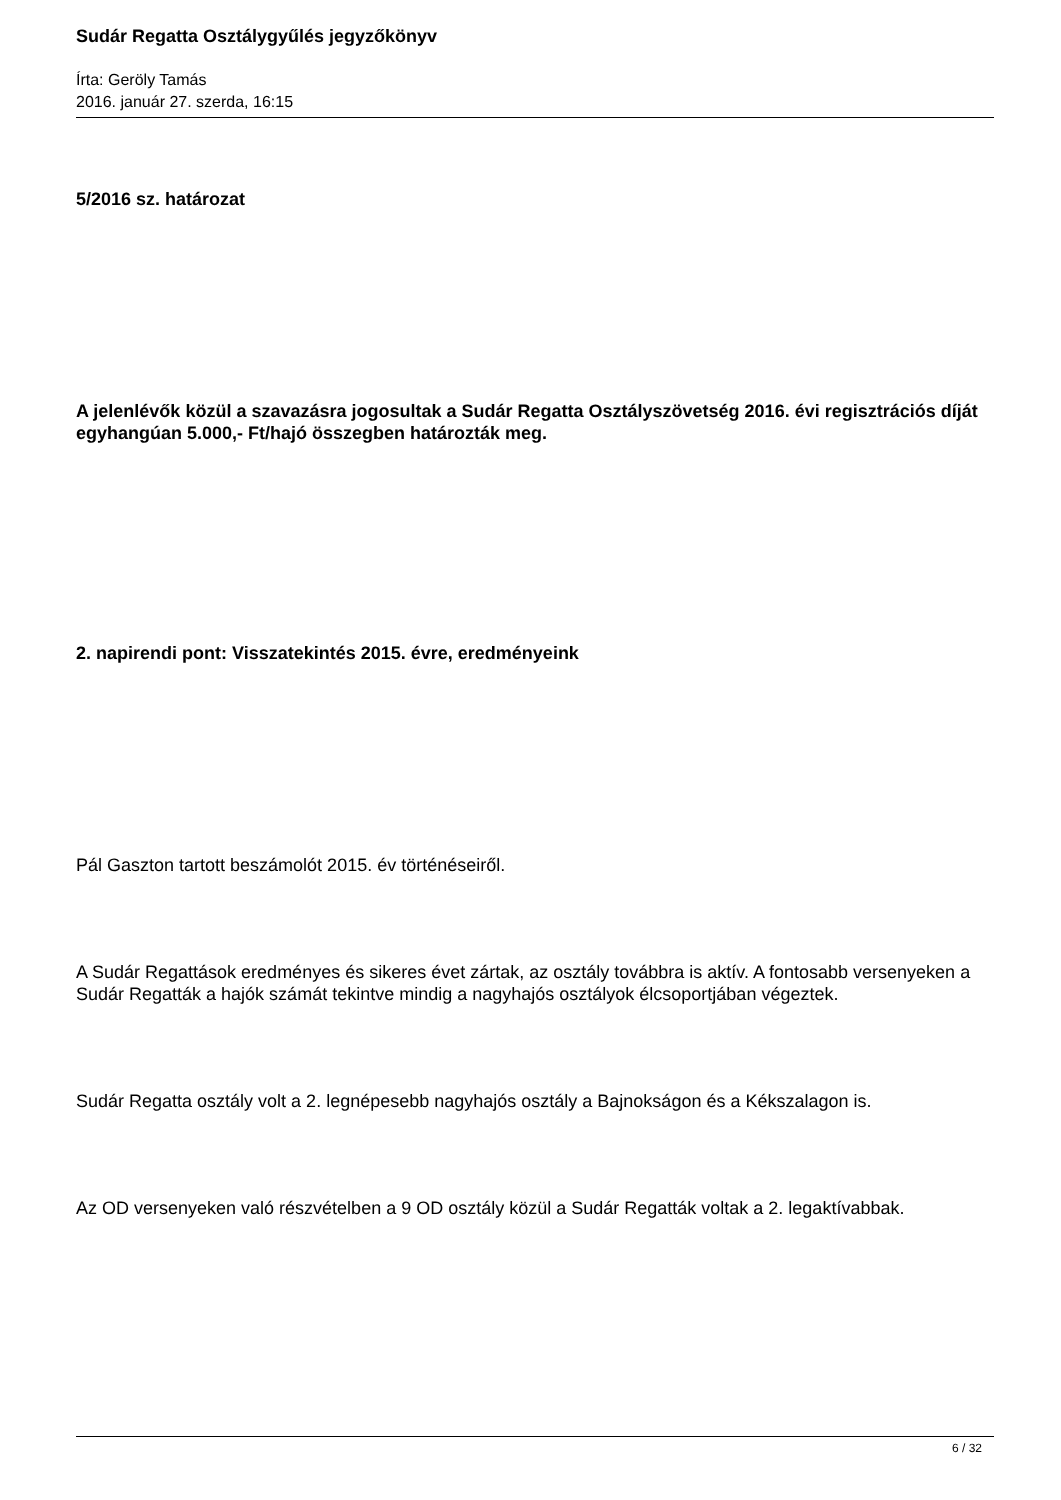Sudár Regatta Osztálygyűlés jegyzőkönyv
Írta: Geröly Tamás
2016. január 27. szerda, 16:15
5/2016 sz. határozat
A jelenlévők közül a szavazásra jogosultak a Sudár Regatta Osztályszövetség 2016. évi regisztrációs díját egyhangúan 5.000,- Ft/hajó összegben határozták meg.
2. napirendi pont: Visszatekintés 2015. évre, eredményeink
Pál Gaszton tartott beszámolót 2015. év történéseiről.
A Sudár Regattások eredményes és sikeres évet zártak, az osztály továbbra is aktív. A fontosabb versenyeken a Sudár Regatták a hajók számát tekintve mindig a nagyhajós osztályok élcsoportjában végeztek.
Sudár Regatta osztály volt a 2. legnépesebb nagyhajós osztály a Bajnokságon és a Kékszalagon is.
Az OD versenyeken való részvételben a 9 OD osztály közül a Sudár Regatták voltak a 2. legaktívabbak.
6 / 32